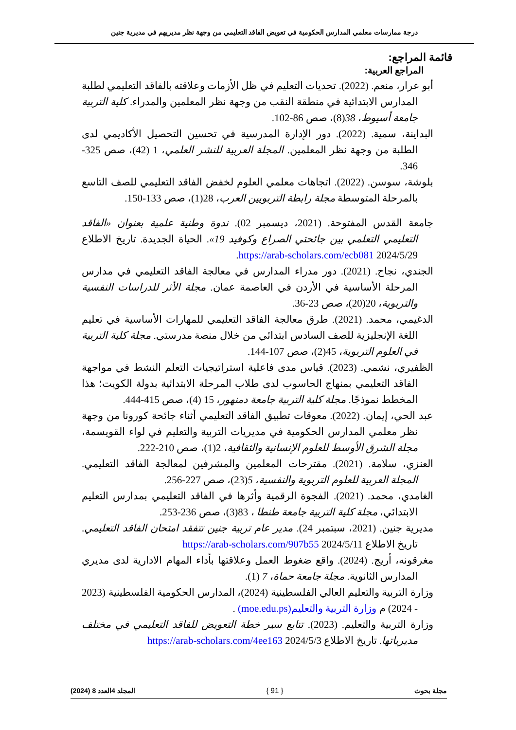درجة ممارسات معلمي المدارس الحكومية في تعويض الفاقد التعليمي من وجهة نظر مديريهم في مديرية جنين
قائمة المراجع:
المراجع العربية:
أبو عرار، منعم. (2022). تحديات التعليم في ظل الأزمات وعلاقته بالفاقد التعليمي لطلبة المدارس الابتدائية في منطقة النقب من وجهة نظر المعلمين والمدراء. كلية التربية جامعة أسيوط، 38(8)، صص 86-102.
البداينة، سمية. (2022). دور الإدارة المدرسية في تحسين التحصيل الأكاديمي لدى الطلبة من وجهة نظر المعلمين. المجلة العربية للنشر العلمي، 1 (42)، صص 325-346.
بلوشة، سوسن. (2022). اتجاهات معلمي العلوم لخفض الفاقد التعليمي للصف التاسع بالمرحلة المتوسطة مجلة رابطة التربويين العرب، 28(1)، صص 133-150.
جامعة القدس المفتوحة. (2021، ديسمبر 02). ندوة وطنية علمية بعنوان «الفاقد التعليمي التعلمي بين جائحتي الصراع وكوفيد 19». الحياة الجديدة. تاريخ الاطلاع 2024/5/29 https://arab-scholars.com/ecb081.
الجندي، نجاح. (2021). دور مدراء المدارس في معالجة الفاقد التعليمي في مدارس المرحلة الأساسية في الأردن في العاصمة عمان. مجلة الأثر للدراسات النفسية والتربوية، 20(20)، صص 23-36.
الدغيمي، محمد. (2021). طرق معالجة الفاقد التعليمي للمهارات الأساسية في تعليم اللغة الإنجليزية للصف السادس ابتدائي من خلال منصة مدرستي. مجلة كلية التربية في العلوم التربوية، 45(2)، صص 107-144.
الظفيري، نشمي. (2023). قياس مدى فاعلية استراتيجيات التعلم النشط في مواجهة الفاقد التعليمي بمنهاج الحاسوب لدى طلاب المرحلة الابتدائية بدولة الكويت؛ هذا المخطط نموذجًا. مجلة كلية التربية جامعة دمنهور، 15 (4)، صص 415-444.
عبد الحي، إيمان. (2022). معوقات تطبيق الفاقد التعليمي أثناء جائحة كورونا من وجهة نظر معلمي المدارس الحكومية في مديريات التربية والتعليم في لواء القويسمة، مجلة الشرق الأوسط للعلوم الإنسانية والثقافية، 2(1)، صص 210-222.
العنزي، سلامة. (2021). مقترحات المعلمين والمشرفين لمعالجة الفاقد التعليمي. المجلة العربية للعلوم التربوية والنفسية، 5(23)، صص 227-256.
الغامدي، محمد. (2021). الفجوة الرقمية وأثرها في الفاقد التعليمي بمدارس التعليم الابتدائي، مجلة كلية التربية جامعة طنطا ، 83(3)، صص 236-253.
مديرية جنين. (2021، سبتمبر 24). مدير عام تربية جنين تتفقد امتحان الفاقد التعليمي. تاريخ الاطلاع 2024/5/11 https://arab-scholars.com/907b55
مغرقونه، أريج. (2024). واقع ضغوط العمل وعلاقتها بأداء المهام الادارية لدى مديري المدارس الثانوية. مجلة جامعة حماة، 7 (1).
وزارة التربية والتعليم العالي الفلسطينية (2024)، المدارس الحكومية الفلسطينية (2023 - 2024) م وزارة التربية والتعليم(moe.edu.ps) .
وزارة التربية والتعليم. (2023). تتابع سير خطة التعويض للفاقد التعليمي في مختلف مديرياتها. تاريخ الاطلاع 2024/5/3 https://arab-scholars.com/4ee163
مجلة بحوث { 91 } المجلد 4العدد 8 (2024)